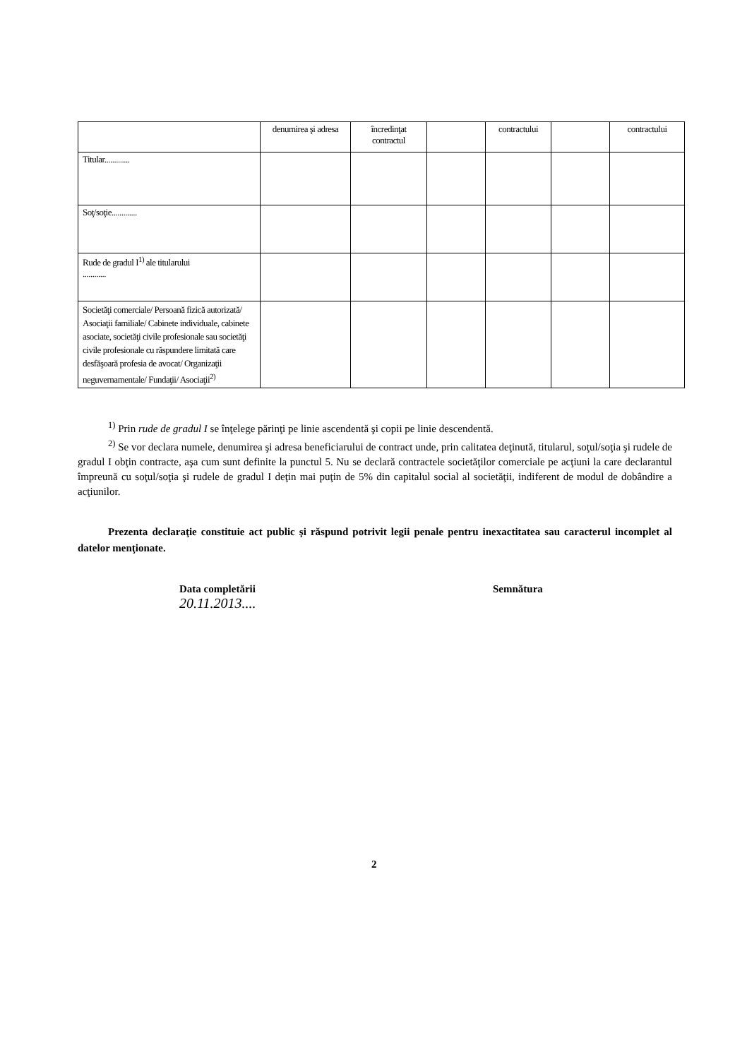| | denumirea şi adresa | încredinţat contractul | | contractului | | contractului |
| --- | --- | --- | --- | --- | --- | --- |
| Titular............. | | | | | | |
| Soţ/soţie............. | | | | | | |
| Rude de gradul I<sup>1)</sup> ale titularului ............ | | | | | | |
| Societăţi comerciale/ Persoană fizică autorizată/ Asociaţii familiale/ Cabinete individuale, cabinete asociate, societăţi civile profesionale sau societăţi civile profesionale cu răspundere limitată care desfăşoară profesia de avocat/ Organizaţii neguvernamentale/ Fundaţii/ Asociaţii<sup>2)</sup> | | | | | | |
<sup>1)</sup> Prin rude de gradul I se înţelege părinţi pe linie ascendentă şi copii pe linie descendentă.
<sup>2)</sup> Se vor declara numele, denumirea şi adresa beneficiarului de contract unde, prin calitatea deţinută, titularul, soţul/soţia şi rudele de gradul I obţin contracte, aşa cum sunt definite la punctul 5. Nu se declară contractele societăţilor comerciale pe acţiuni la care declarantul împreună cu soţul/soţia şi rudele de gradul I deţin mai puţin de 5% din capitalul social al societăţii, indiferent de modul de dobândire a acţiunilor.
Prezenta declaraţie constituie act public şi răspund potrivit legii penale pentru inexactitatea sau caracterul incomplet al datelor menţionate.
Data completării
20.11.2013....
Semnătura
2